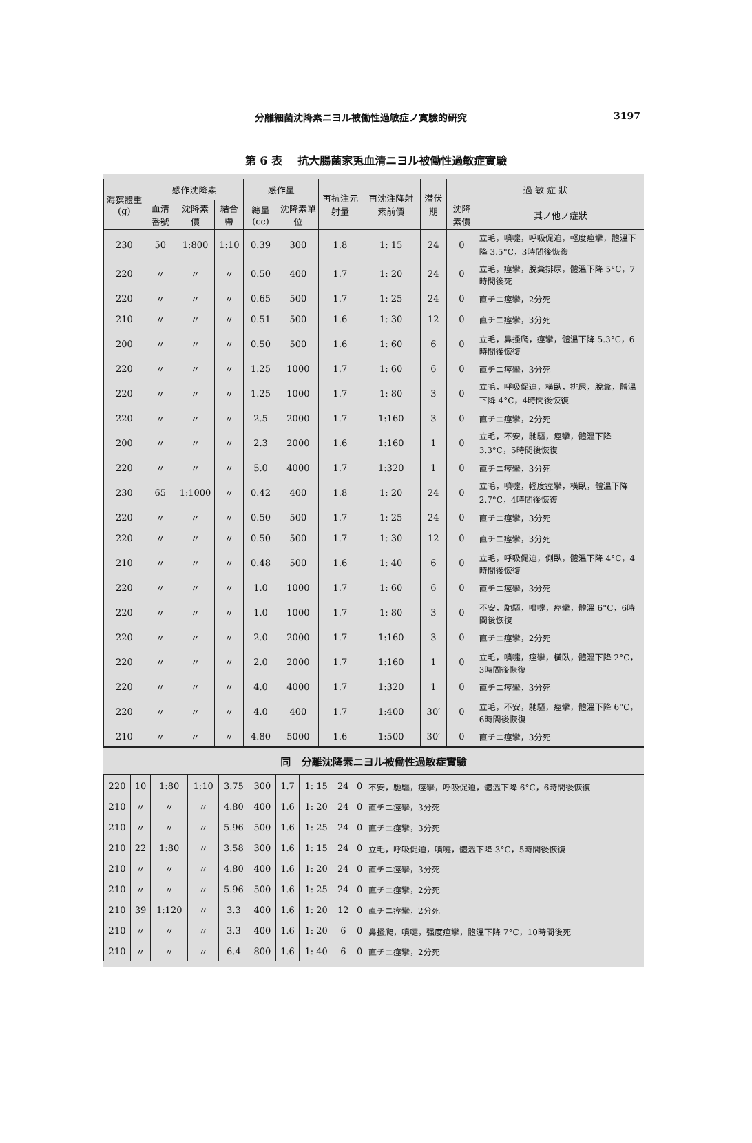分離細菌沈降素ニヨル被働性過敏症ノ實驗的研究 3197
第 6 表 抗大腸菌家兎血清ニヨル被働性過敏症實驗
| 海猽體重(g) | 感作沈降素 | | | 感作量 | | 再抗注元射量 | 再沈注降射素前價 | 潜伏期 | 過 敏 症 狀 | |
| --- | --- | --- | --- | --- | --- | --- | --- | --- | --- | --- |
| | 血清番號 | 沈降素價 | 結合帶 | 總量(cc) | 沈降素單位 | | | | 沈降素價 | 其ノ他ノ症狀 |
| 230 | 50 | 1:800 | 1:10 | 0.39 | 300 | 1.8 | 1: 15 | 24 | 0 | 立毛，噴嚏，呼吸促迫，輕度痙攣，體溫下降 3.5°C，3時間後恢復 |
| 220 | 〃 | 〃 | 〃 | 0.50 | 400 | 1.7 | 1: 20 | 24 | 0 | 立毛，痙攣，脫糞排尿，體溫下降 5°C，7時間後死 |
| 220 | 〃 | 〃 | 〃 | 0.65 | 500 | 1.7 | 1: 25 | 24 | 0 | 直チニ痙攣，2分死 |
| 210 | 〃 | 〃 | 〃 | 0.51 | 500 | 1.6 | 1: 30 | 12 | 0 | 直チニ痙攣，3分死 |
| 200 | 〃 | 〃 | 〃 | 0.50 | 500 | 1.6 | 1: 60 | 6 | 0 | 立毛，鼻搔爬，痙攣，體溫下降 5.3°C，6時間後恢復 |
| 220 | 〃 | 〃 | 〃 | 1.25 | 1000 | 1.7 | 1: 60 | 6 | 0 | 直チニ痙攣，3分死 |
| 220 | 〃 | 〃 | 〃 | 1.25 | 1000 | 1.7 | 1: 80 | 3 | 0 | 立毛，呼吸促迫，橫臥，排尿，脫糞，體溫下降 4°C，4時間後恢復 |
| 220 | 〃 | 〃 | 〃 | 2.5 | 2000 | 1.7 | 1:160 | 3 | 0 | 直チニ痙攣，2分死 |
| 200 | 〃 | 〃 | 〃 | 2.3 | 2000 | 1.6 | 1:160 | 1 | 0 | 立毛，不安，馳驅，痙攣，體溫下降 3.3°C，5時間後恢復 |
| 220 | 〃 | 〃 | 〃 | 5.0 | 4000 | 1.7 | 1:320 | 1 | 0 | 直チニ痙攣，3分死 |
| 230 | 65 | 1:1000 | 〃 | 0.42 | 400 | 1.8 | 1: 20 | 24 | 0 | 立毛，噴嚏，輕度痙攣，橫臥，體溫下降 2.7°C，4時間後恢復 |
| 220 | 〃 | 〃 | 〃 | 0.50 | 500 | 1.7 | 1: 25 | 24 | 0 | 直チニ痙攣，3分死 |
| 220 | 〃 | 〃 | 〃 | 0.50 | 500 | 1.7 | 1: 30 | 12 | 0 | 直チニ痙攣，3分死 |
| 210 | 〃 | 〃 | 〃 | 0.48 | 500 | 1.6 | 1: 40 | 6 | 0 | 立毛，呼吸促迫，側臥，體溫下降 4°C，4時間後恢復 |
| 220 | 〃 | 〃 | 〃 | 1.0 | 1000 | 1.7 | 1: 60 | 6 | 0 | 直チニ痙攣，3分死 |
| 220 | 〃 | 〃 | 〃 | 1.0 | 1000 | 1.7 | 1: 80 | 3 | 0 | 不安，馳驅，噴嚏，痙攣，體溫 6°C，6時間後恢復 |
| 220 | 〃 | 〃 | 〃 | 2.0 | 2000 | 1.7 | 1:160 | 3 | 0 | 直チニ痙攣，2分死 |
| 220 | 〃 | 〃 | 〃 | 2.0 | 2000 | 1.7 | 1:160 | 1 | 0 | 立毛，噴嚏，痙攣，橫臥，體溫下降 2°C，3時間後恢復 |
| 220 | 〃 | 〃 | 〃 | 4.0 | 4000 | 1.7 | 1:320 | 1 | 0 | 直チニ痙攣，3分死 |
| 220 | 〃 | 〃 | 〃 | 4.0 | 400 | 1.7 | 1:400 | 30′ | 0 | 立毛，不安，馳驅，痙攣，體溫下降 6°C，6時間後恢復 |
| 210 | 〃 | 〃 | 〃 | 4.80 | 5000 | 1.6 | 1:500 | 30′ | 0 | 直チニ痙攣，3分死 |
同 分離沈降素ニヨル被働性過敏症實驗
| 220 | 10 | 1:80 | 1:10 | 3.75 | 300 | 1.7 | 1: 15 | 24 | 0 | 不安，馳驅，痙攣，呼吸促迫，體溫下降 6°C，6時間後恢復 |
| 210 | 〃 | 〃 | 〃 | 4.80 | 400 | 1.6 | 1: 20 | 24 | 0 | 直チニ痙攣，3分死 |
| 210 | 〃 | 〃 | 〃 | 5.96 | 500 | 1.6 | 1: 25 | 24 | 0 | 直チニ痙攣，3分死 |
| 210 | 22 | 1:80 | 〃 | 3.58 | 300 | 1.6 | 1: 15 | 24 | 0 | 立毛，呼吸促迫，噴嚏，體溫下降 3°C，5時間後恢復 |
| 210 | 〃 | 〃 | 〃 | 4.80 | 400 | 1.6 | 1: 20 | 24 | 0 | 直チニ痙攣，3分死 |
| 210 | 〃 | 〃 | 〃 | 5.96 | 500 | 1.6 | 1: 25 | 24 | 0 | 直チニ痙攣，2分死 |
| 210 | 39 | 1:120 | 〃 | 3.3 | 400 | 1.6 | 1: 20 | 12 | 0 | 直チニ痙攣，2分死 |
| 210 | 〃 | 〃 | 〃 | 3.3 | 400 | 1.6 | 1: 20 | 6 | 0 | 鼻搔爬，噴嚏，强度痙攣，體溫下降 7°C，10時間後死 |
| 210 | 〃 | 〃 | 〃 | 6.4 | 800 | 1.6 | 1: 40 | 6 | 0 | 直チニ痙攣，2分死 |